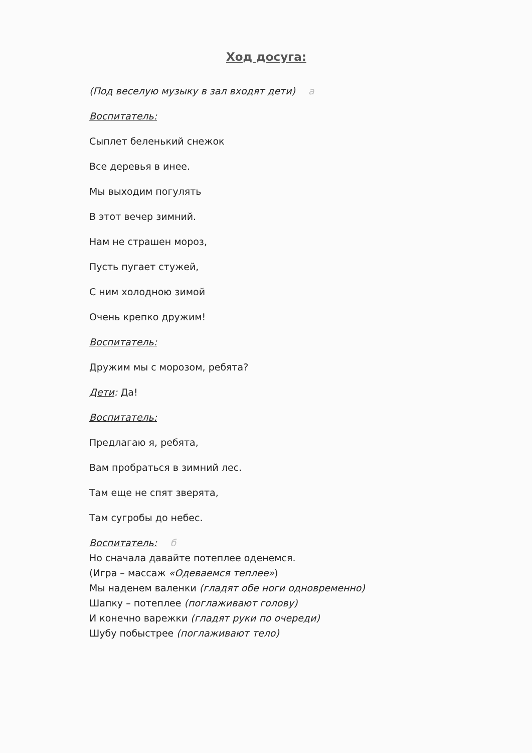Ход досуга:
(Под веселую музыку в зал входят дети) а
Воспитатель:
Сыплет беленький снежок
Все деревья в инее.
Мы выходим погулять
В этот вечер зимний.
Нам не страшен мороз,
Пусть пугает стужей,
С ним холодною зимой
Очень крепко дружим!
Воспитатель:
Дружим мы с морозом, ребята?
Дети: Да!
Воспитатель:
Предлагаю я, ребята,
Вам пробраться в зимний лес.
Там еще не спят зверята,
Там сугробы до небес.
Воспитатель: б
Но сначала давайте потеплее оденемся.
(Игра – массаж «Одеваемся теплее»)
Мы наденем валенки (гладят обе ноги одновременно)
Шапку – потеплее (поглаживают голову)
И конечно варежки (гладят руки по очереди)
Шубу побыстрее (поглаживают тело)